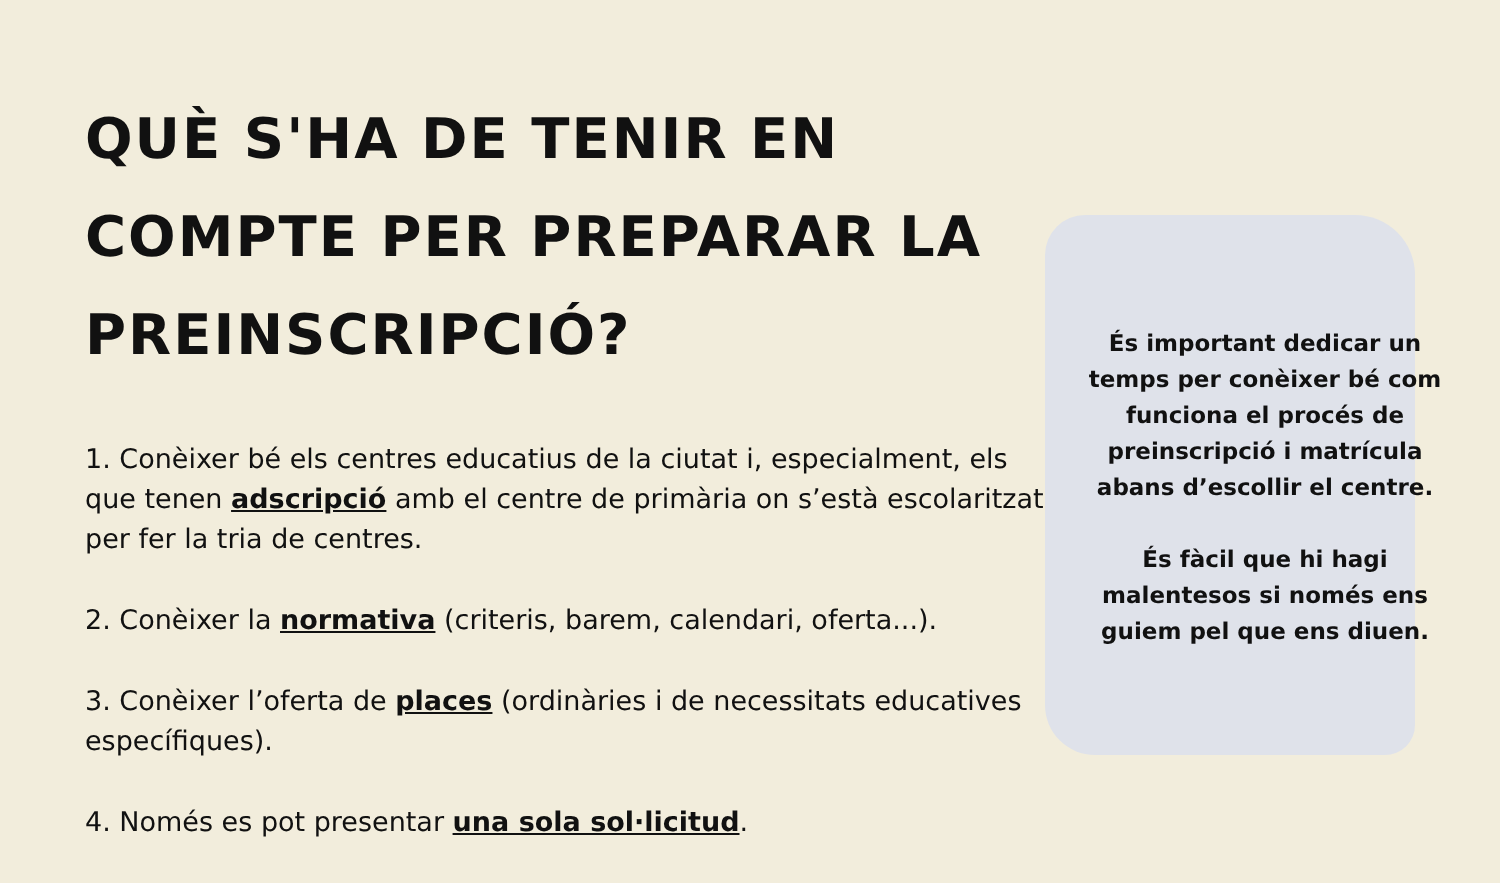QUÈ S'HA DE TENIR EN COMPTE PER PREPARAR LA PREINSCRIPCIÓ?
1. Conèixer bé els centres educatius de la ciutat i, especialment, els que tenen adscripció amb el centre de primària on s’està escolaritzat per fer la tria de centres.
2. Conèixer la normativa (criteris, barem, calendari, oferta...).
3. Conèixer l’oferta de places (ordinàries i de necessitats educatives específiques).
4. Només es pot presentar una sola sol·licitud.
És important dedicar un temps per conèixer bé com funciona el procés de preinscripció i matrícula abans d’escollir el centre.
És fàcil que hi hagi malentesos si només ens guiem pel que ens diuen.